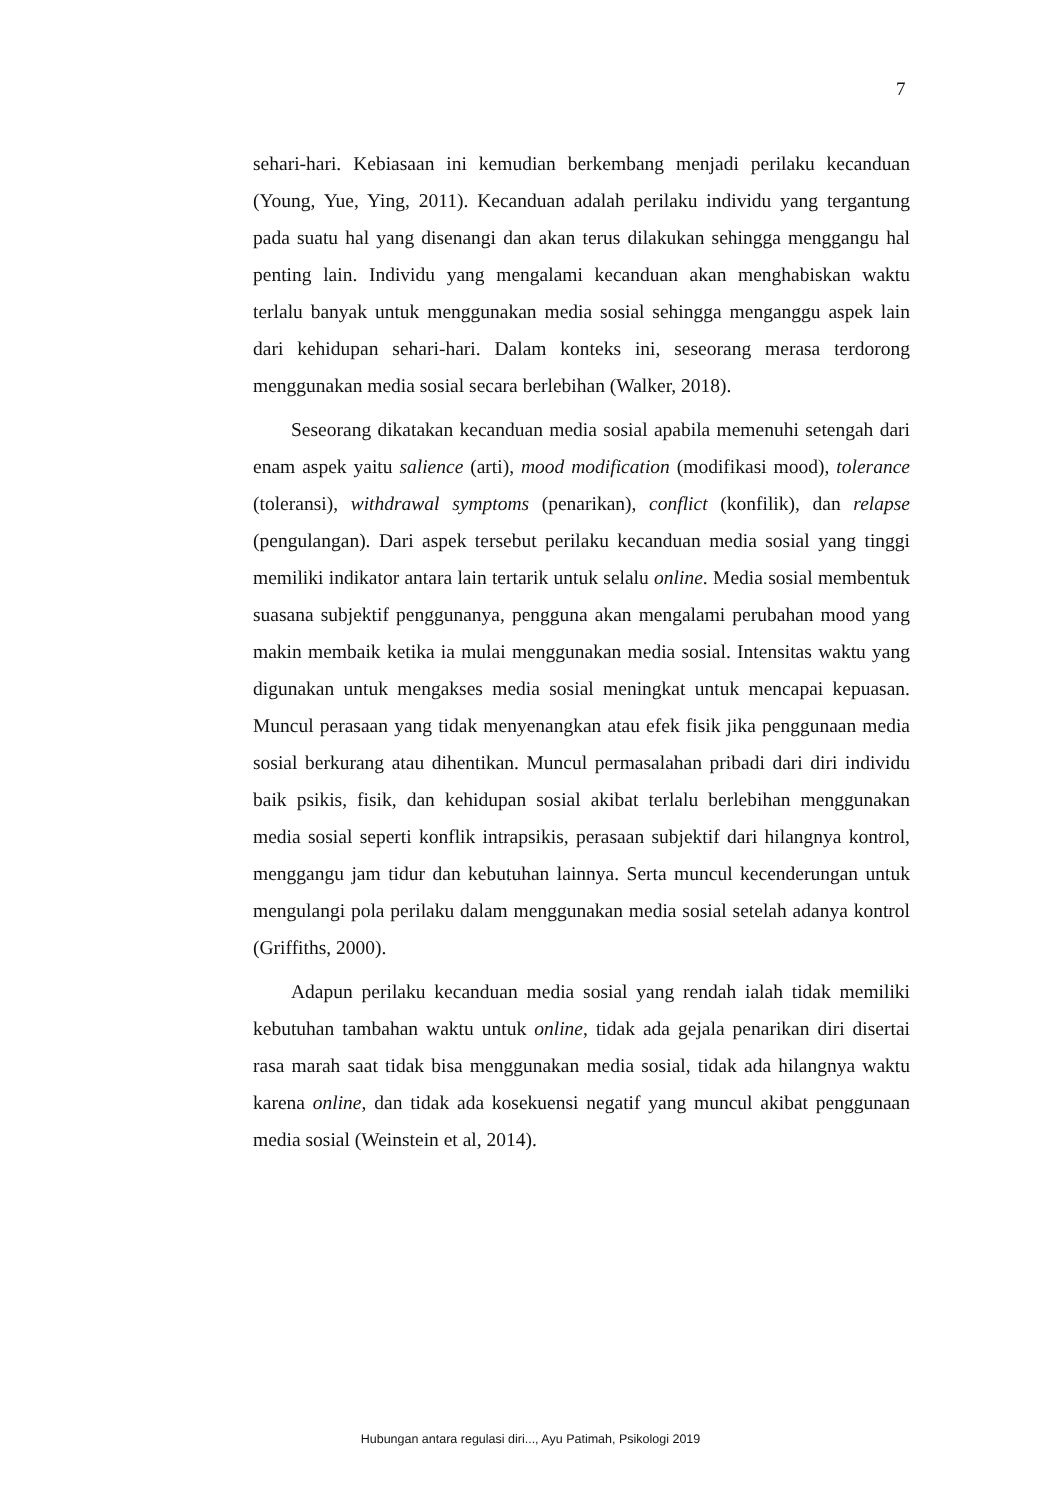7
sehari-hari. Kebiasaan ini kemudian berkembang menjadi perilaku kecanduan (Young, Yue, Ying, 2011). Kecanduan adalah perilaku individu yang tergantung pada suatu hal yang disenangi dan akan terus dilakukan sehingga menggangu hal penting lain. Individu yang mengalami kecanduan akan menghabiskan waktu terlalu banyak untuk menggunakan media sosial sehingga menganggu aspek lain dari kehidupan sehari-hari. Dalam konteks ini, seseorang merasa terdorong menggunakan media sosial secara berlebihan (Walker, 2018).
Seseorang dikatakan kecanduan media sosial apabila memenuhi setengah dari enam aspek yaitu salience (arti), mood modification (modifikasi mood), tolerance (toleransi), withdrawal symptoms (penarikan), conflict (konfilik), dan relapse (pengulangan). Dari aspek tersebut perilaku kecanduan media sosial yang tinggi memiliki indikator antara lain tertarik untuk selalu online. Media sosial membentuk suasana subjektif penggunanya, pengguna akan mengalami perubahan mood yang makin membaik ketika ia mulai menggunakan media sosial. Intensitas waktu yang digunakan untuk mengakses media sosial meningkat untuk mencapai kepuasan. Muncul perasaan yang tidak menyenangkan atau efek fisik jika penggunaan media sosial berkurang atau dihentikan. Muncul permasalahan pribadi dari diri individu baik psikis, fisik, dan kehidupan sosial akibat terlalu berlebihan menggunakan media sosial seperti konflik intrapsikis, perasaan subjektif dari hilangnya kontrol, menggangu jam tidur dan kebutuhan lainnya. Serta muncul kecenderungan untuk mengulangi pola perilaku dalam menggunakan media sosial setelah adanya kontrol (Griffiths, 2000).
Adapun perilaku kecanduan media sosial yang rendah ialah tidak memiliki kebutuhan tambahan waktu untuk online, tidak ada gejala penarikan diri disertai rasa marah saat tidak bisa menggunakan media sosial, tidak ada hilangnya waktu karena online, dan tidak ada kosekuensi negatif yang muncul akibat penggunaan media sosial (Weinstein et al, 2014).
Hubungan antara regulasi diri..., Ayu Patimah, Psikologi 2019